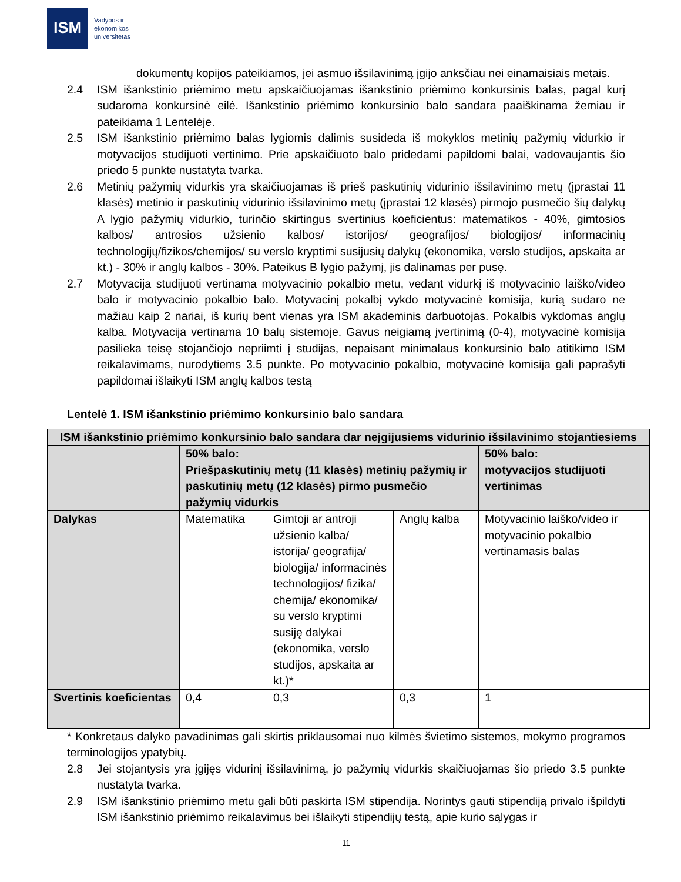ISM
Vadybos ir
ekonomikos
universitetas
dokumentų kopijos pateikiamos, jei asmuo išsilavinimą įgijo anksčiau nei einamaisiais metais.
2.4 ISM išankstinio priėmimo metu apskaičiuojamas išankstinio priėmimo konkursinis balas, pagal kurį sudaroma konkursinė eilė. Išankstinio priėmimo konkursinio balo sandara paaiškinama žemiau ir pateikiama 1 Lentelėje.
2.5 ISM išankstinio priėmimo balas lygiomis dalimis susideda iš mokyklos metinių pažymių vidurkio ir motyvacijos studijuoti vertinimo. Prie apskaičiuoto balo pridedami papildomi balai, vadovaujantis šio priedo 5 punkte nustatyta tvarka.
2.6 Metinių pažymių vidurkis yra skaičiuojamas iš prieš paskutinių vidurinio išsilavinimo metų (įprastai 11 klasės) metinio ir paskutinių vidurinio išsilavinimo metų (įprastai 12 klasės) pirmojo pusmečio šių dalykų A lygio pažymių vidurkio, turinčio skirtingus svertinius koeficientus: matematikos - 40%, gimtosios kalbos/ antrosios užsienio kalbos/ istorijos/ geografijos/ biologijos/ informacinių technologijų/fizikos/chemijos/ su verslo kryptimi susijusių dalykų (ekonomika, verslo studijos, apskaita ar kt.) - 30% ir anglų kalbos - 30%. Pateikus B lygio pažymį, jis dalinamas per pusę.
2.7 Motyvacija studijuoti vertinama motyvacinio pokalbio metu, vedant vidurkį iš motyvacinio laiško/video balo ir motyvacinio pokalbio balo. Motyvacinį pokalbį vykdo motyvacinė komisija, kurią sudaro ne mažiau kaip 2 nariai, iš kurių bent vienas yra ISM akademinis darbuotojas. Pokalbis vykdomas anglų kalba. Motyvacija vertinama 10 balų sistemoje. Gavus neigiamą įvertinimą (0-4), motyvacinė komisija pasilieka teisę stojančiojo nepriimti į studijas, nepaisant minimalaus konkursinio balo atitikimo ISM reikalavimams, nurodytiems 3.5 punkte. Po motyvacinio pokalbio, motyvacinė komisija gali paprašyti papildomai išlaikyti ISM anglų kalbos testą
Lentelė 1. ISM išankstinio priėmimo konkursinio balo sandara
| ISM išankstinio priėmimo konkursinio balo sandara dar neįgijusiems vidurinio išsilavinimo stojantiesiems | | | | |
| --- | --- | --- | --- | --- |
| | 50% balo: Priešpaskutinių metų (11 klasės) metinių pažymių ir paskutinių metų (12 klasės) pirmo pusmečio pažymių vidurkis | | | 50% balo: motyvacijos studijuoti vertinimas |
| Dalykas | Matematika | Gimtoji ar antroji užsienio kalba/ istorija/ geografija/ biologija/ informacinės technologijos/ fizika/ chemija/ ekonomika/ su verslo kryptimi susiję dalykai (ekonomika, verslo studijos, apskaita ar kt.)* | Anglų kalba | Motyvacinio laiško/video ir motyvacinio pokalbio vertinamasis balas |
| Svertinis koeficientas | 0,4 | 0,3 | 0,3 | 1 |
* Konkretaus dalyko pavadinimas gali skirtis priklausomai nuo kilmės švietimo sistemos, mokymo programos terminologijos ypatybių.
2.8 Jei stojantysis yra įgijęs vidurinį išsilavinimą, jo pažymių vidurkis skaičiuojamas šio priedo 3.5 punkte nustatyta tvarka.
2.9 ISM išankstinio priėmimo metu gali būti paskirta ISM stipendija. Norintys gauti stipendiją privalo išpildyti ISM išankstinio priėmimo reikalavimus bei išlaikyti stipendijų testą, apie kurio sąlygas ir
11